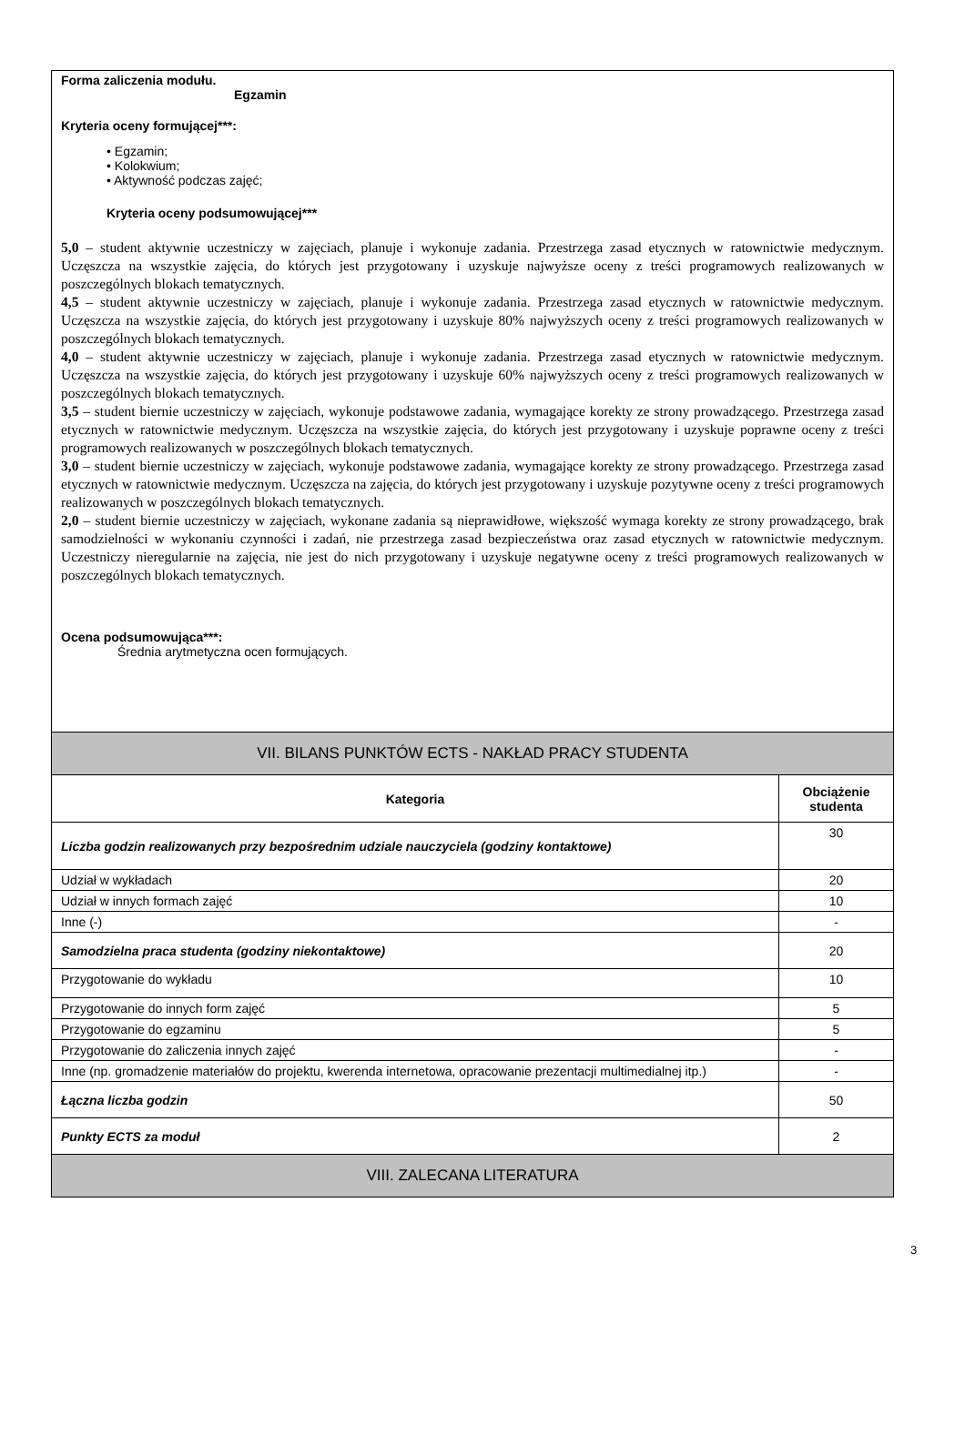| Forma zaliczenia modułu. Egzamin Kryteria oceny formującej***: • Egzamin; • Kolokwium; • Aktywność podczas zajęć; Kryteria oceny podsumowującej*** 5,0 – student aktywnie uczestniczy w zajęciach, planuje i wykonuje zadania. Przestrzega zasad etycznych w ratownictwie medycznym. Uczęszcza na wszystkie zajęcia, do których jest przygotowany i uzyskuje najwyższe oceny z treści programowych realizowanych w poszczególnych blokach tematycznych. 4,5 – student aktywnie uczestniczy w zajęciach, planuje i wykonuje zadania. Przestrzega zasad etycznych w ratownictwie medycznym. Uczęszcza na wszystkie zajęcia, do których jest przygotowany i uzyskuje 80% najwyższych oceny z treści programowych realizowanych w poszczególnych blokach tematycznych. 4,0 – student aktywnie uczestniczy w zajęciach, planuje i wykonuje zadania. Przestrzega zasad etycznych w ratownictwie medycznym. Uczęszcza na wszystkie zajęcia, do których jest przygotowany i uzyskuje 60% najwyższych oceny z treści programowych realizowanych w poszczególnych blokach tematycznych. 3,5 – student biernie uczestniczy w zajęciach, wykonuje podstawowe zadania, wymagające korekty ze strony prowadzącego. Przestrzega zasad etycznych w ratownictwie medycznym. Uczęszcza na wszystkie zajęcia, do których jest przygotowany i uzyskuje poprawne oceny z treści programowych realizowanych w poszczególnych blokach tematycznych. 3,0 – student biernie uczestniczy w zajęciach, wykonuje podstawowe zadania, wymagające korekty ze strony prowadzącego. Przestrzega zasad etycznych w ratownictwie medycznym. Uczęszcza na zajęcia, do których jest przygotowany i uzyskuje pozytywne oceny z treści programowych realizowanych w poszczególnych blokach tematycznych. 2,0 – student biernie uczestniczy w zajęciach, wykonane zadania są nieprawidłowe, większość wymaga korekty ze strony prowadzącego, brak samodzielności w wykonaniu czynności i zadań, nie przestrzega zasad bezpieczeństwa oraz zasad etycznych w ratownictwie medycznym. Uczestniczy nieregularnie na zajęcia, nie jest do nich przygotowany i uzyskuje negatywne oceny z treści programowych realizowanych w poszczególnych blokach tematycznych. Ocena podsumowująca***: Średnia arytmetyczna ocen formujących. | |
| VII. BILANS PUNKTÓW ECTS - NAKŁAD PRACY STUDENTA | |
| Kategoria | Obciążenie studenta |
| Liczba godzin realizowanych przy bezpośrednim udziale nauczyciela (godziny kontaktowe) | 30 |
| Udział w wykładach | 20 |
| Udział w innych formach zajęć | 10 |
| Inne (-) | - |
| Samodzielna praca studenta (godziny niekontaktowe) | 20 |
| Przygotowanie do wykładu | 10 |
| Przygotowanie do innych form zajęć | 5 |
| Przygotowanie do egzaminu | 5 |
| Przygotowanie do zaliczenia innych zajęć | - |
| Inne (np. gromadzenie materiałów do projektu, kwerenda internetowa, opracowanie prezentacji multimedialnej itp.) | - |
| Łączna liczba godzin | 50 |
| Punkty ECTS za moduł | 2 |
| VIII. ZALECANA LITERATURA | |
3